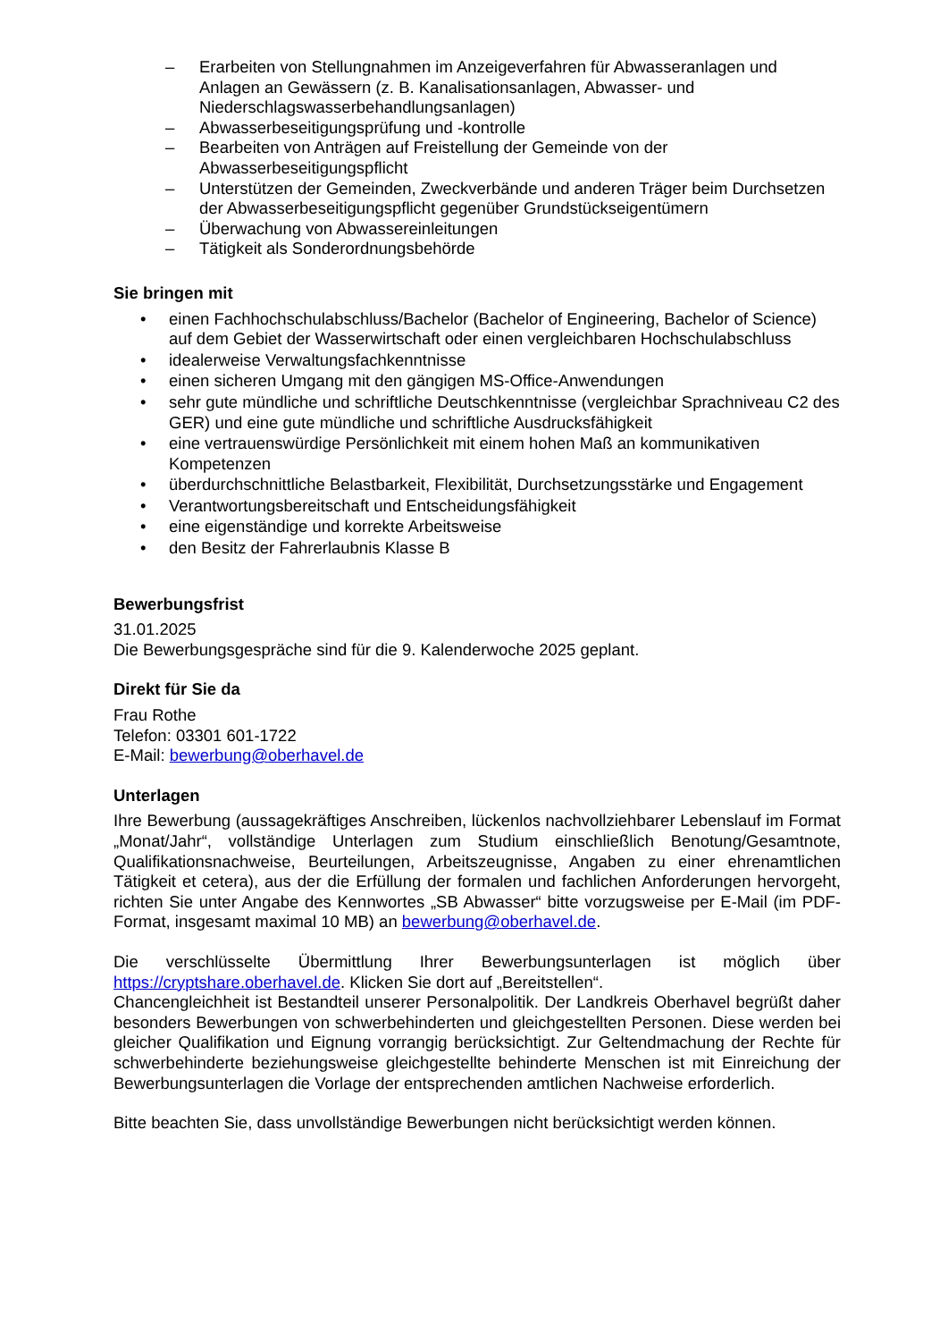– Erarbeiten von Stellungnahmen im Anzeigeverfahren für Abwasseranlagen und Anlagen an Gewässern (z. B. Kanalisationsanlagen, Abwasser- und Niederschlagswasserbehandlungsanlagen)
– Abwasserbeseitigungsprüfung und -kontrolle
– Bearbeiten von Anträgen auf Freistellung der Gemeinde von der Abwasserbeseitigungspflicht
– Unterstützen der Gemeinden, Zweckverbände und anderen Träger beim Durchsetzen der Abwasserbeseitigungspflicht gegenüber Grundstückseigentümern
– Überwachung von Abwassereinleitungen
– Tätigkeit als Sonderordnungsbehörde
Sie bringen mit
• einen Fachhochschulabschluss/Bachelor (Bachelor of Engineering, Bachelor of Science) auf dem Gebiet der Wasserwirtschaft oder einen vergleichbaren Hochschulabschluss
• idealerweise Verwaltungsfachkenntnisse
• einen sicheren Umgang mit den gängigen MS-Office-Anwendungen
• sehr gute mündliche und schriftliche Deutschkenntnisse (vergleichbar Sprachniveau C2 des GER) und eine gute mündliche und schriftliche Ausdrucksfähigkeit
• eine vertrauenswürdige Persönlichkeit mit einem hohen Maß an kommunikativen Kompetenzen
• überdurchschnittliche Belastbarkeit, Flexibilität, Durchsetzungsstärke und Engagement
• Verantwortungsbereitschaft und Entscheidungsfähigkeit
• eine eigenständige und korrekte Arbeitsweise
• den Besitz der Fahrerlaubnis Klasse B
Bewerbungsfrist
31.01.2025
Die Bewerbungsgespräche sind für die 9. Kalenderwoche 2025 geplant.
Direkt für Sie da
Frau Rothe
Telefon: 03301 601-1722
E-Mail: bewerbung@oberhavel.de
Unterlagen
Ihre Bewerbung (aussagekräftiges Anschreiben, lückenlos nachvollziehbarer Lebenslauf im Format „Monat/Jahr“, vollständige Unterlagen zum Studium einschließlich Benotung/Gesamtnote, Qualifikationsnachweise, Beurteilungen, Arbeitszeugnisse, Angaben zu einer ehrenamtlichen Tätigkeit et cetera), aus der die Erfüllung der formalen und fachlichen Anforderungen hervorgeht, richten Sie unter Angabe des Kennwortes „SB Abwasser“ bitte vorzugsweise per E-Mail (im PDF-Format, insgesamt maximal 10 MB) an bewerbung@oberhavel.de.
Die verschlüsselte Übermittlung Ihrer Bewerbungsunterlagen ist möglich über https://cryptshare.oberhavel.de. Klicken Sie dort auf „Bereitstellen“.
Chancengleichheit ist Bestandteil unserer Personalpolitik. Der Landkreis Oberhavel begrüßt daher besonders Bewerbungen von schwerbehinderten und gleichgestellten Personen. Diese werden bei gleicher Qualifikation und Eignung vorrangig berücksichtigt. Zur Geltendmachung der Rechte für schwerbehinderte beziehungsweise gleichgestellte behinderte Menschen ist mit Einreichung der Bewerbungsunterlagen die Vorlage der entsprechenden amtlichen Nachweise erforderlich.
Bitte beachten Sie, dass unvollständige Bewerbungen nicht berücksichtigt werden können.